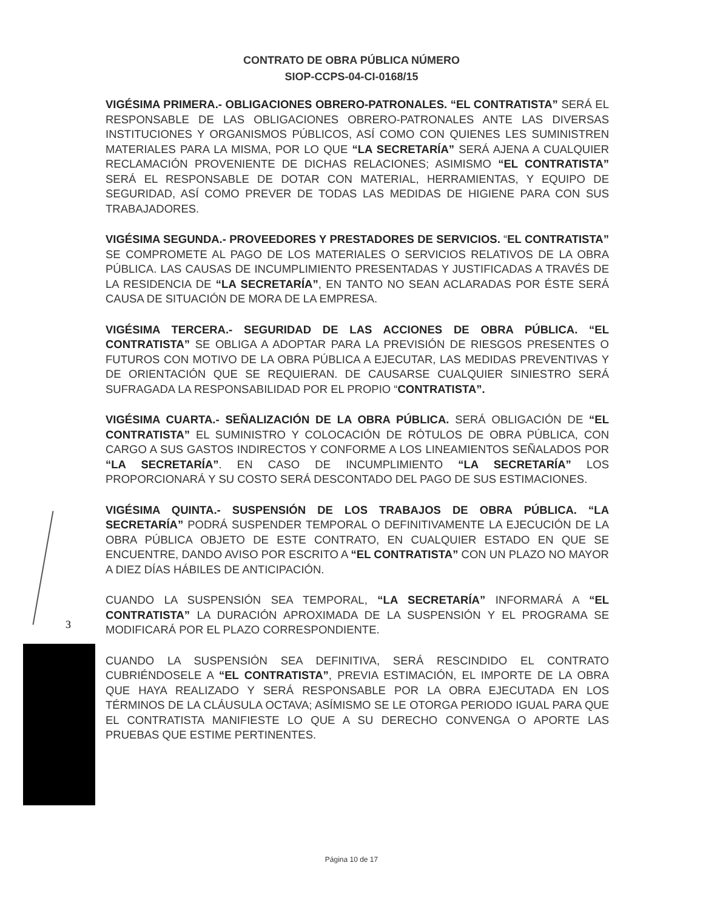CONTRATO DE OBRA PÚBLICA NÚMERO
SIOP-CCPS-04-CI-0168/15
VIGÉSIMA PRIMERA.- OBLIGACIONES OBRERO-PATRONALES. “EL CONTRATISTA” SERÁ EL RESPONSABLE DE LAS OBLIGACIONES OBRERO-PATRONALES ANTE LAS DIVERSAS INSTITUCIONES Y ORGANISMOS PÚBLICOS, ASÍ COMO CON QUIENES LES SUMINISTREN MATERIALES PARA LA MISMA, POR LO QUE “LA SECRETARÍA” SERÁ AJENA A CUALQUIER RECLAMACIÓN PROVENIENTE DE DICHAS RELACIONES; ASIMISMO “EL CONTRATISTA” SERÁ EL RESPONSABLE DE DOTAR CON MATERIAL, HERRAMIENTAS, Y EQUIPO DE SEGURIDAD, ASÍ COMO PREVER DE TODAS LAS MEDIDAS DE HIGIENE PARA CON SUS TRABAJADORES.
VIGÉSIMA SEGUNDA.- PROVEEDORES Y PRESTADORES DE SERVICIOS. “EL CONTRATISTA” SE COMPROMETE AL PAGO DE LOS MATERIALES O SERVICIOS RELATIVOS DE LA OBRA PÚBLICA. LAS CAUSAS DE INCUMPLIMIENTO PRESENTADAS Y JUSTIFICADAS A TRAVÉS DE LA RESIDENCIA DE “LA SECRETARÍA”, EN TANTO NO SEAN ACLARADAS POR ÉSTE SERÁ CAUSA DE SITUACIÓN DE MORA DE LA EMPRESA.
VIGÉSIMA TERCERA.- SEGURIDAD DE LAS ACCIONES DE OBRA PÚBLICA. “EL CONTRATISTA” SE OBLIGA A ADOPTAR PARA LA PREVISIÓN DE RIESGOS PRESENTES O FUTUROS CON MOTIVO DE LA OBRA PÚBLICA A EJECUTAR, LAS MEDIDAS PREVENTIVAS Y DE ORIENTACIÓN QUE SE REQUIERAN. DE CAUSARSE CUALQUIER SINIESTRO SERÁ SUFRAGADA LA RESPONSABILIDAD POR EL PROPIO “CONTRATISTA”.
VIGÉSIMA CUARTA.- SEÑALIZACIÓN DE LA OBRA PÚBLICA. SERÁ OBLIGACIÓN DE “EL CONTRATISTA” EL SUMINISTRO Y COLOCACIÓN DE RÓTULOS DE OBRA PÚBLICA, CON CARGO A SUS GASTOS INDIRECTOS Y CONFORME A LOS LINEAMIENTOS SEÑALADOS POR “LA SECRETARÍA”. EN CASO DE INCUMPLIMIENTO “LA SECRETARÍA” LOS PROPORCIONARÁ Y SU COSTO SERÁ DESCONTADO DEL PAGO DE SUS ESTIMACIONES.
VIGÉSIMA QUINTA.- SUSPENSIÓN DE LOS TRABAJOS DE OBRA PÚBLICA. “LA SECRETARÍA” PODRÁ SUSPENDER TEMPORAL O DEFINITIVAMENTE LA EJECUCIÓN DE LA OBRA PÚBLICA OBJETO DE ESTE CONTRATO, EN CUALQUIER ESTADO EN QUE SE ENCUENTRE, DANDO AVISO POR ESCRITO A “EL CONTRATISTA” CON UN PLAZO NO MAYOR A DIEZ DÍAS HÁBILES DE ANTICIPACIÓN.
CUANDO LA SUSPENSIÓN SEA TEMPORAL, “LA SECRETARÍA” INFORMARÁ A “EL CONTRATISTA” LA DURACIÓN APROXIMADA DE LA SUSPENSIÓN Y EL PROGRAMA SE MODIFICARÁ POR EL PLAZO CORRESPONDIENTE.
CUANDO LA SUSPENSIÓN SEA DEFINITIVA, SERÁ RESCINDIDO EL CONTRATO CUBRIÉNDOSELE A “EL CONTRATISTA”, PREVIA ESTIMACIÓN, EL IMPORTE DE LA OBRA QUE HAYA REALIZADO Y SERÁ RESPONSABLE POR LA OBRA EJECUTADA EN LOS TÉRMINOS DE LA CLÁUSULA OCTAVA; ASÍMISMO SE LE OTORGA PERIODO IGUAL PARA QUE EL CONTRATISTA MANIFIESTE LO QUE A SU DERECHO CONVENGA O APORTE LAS PRUEBAS QUE ESTIME PERTINENTES.
3
Página 10 de 17